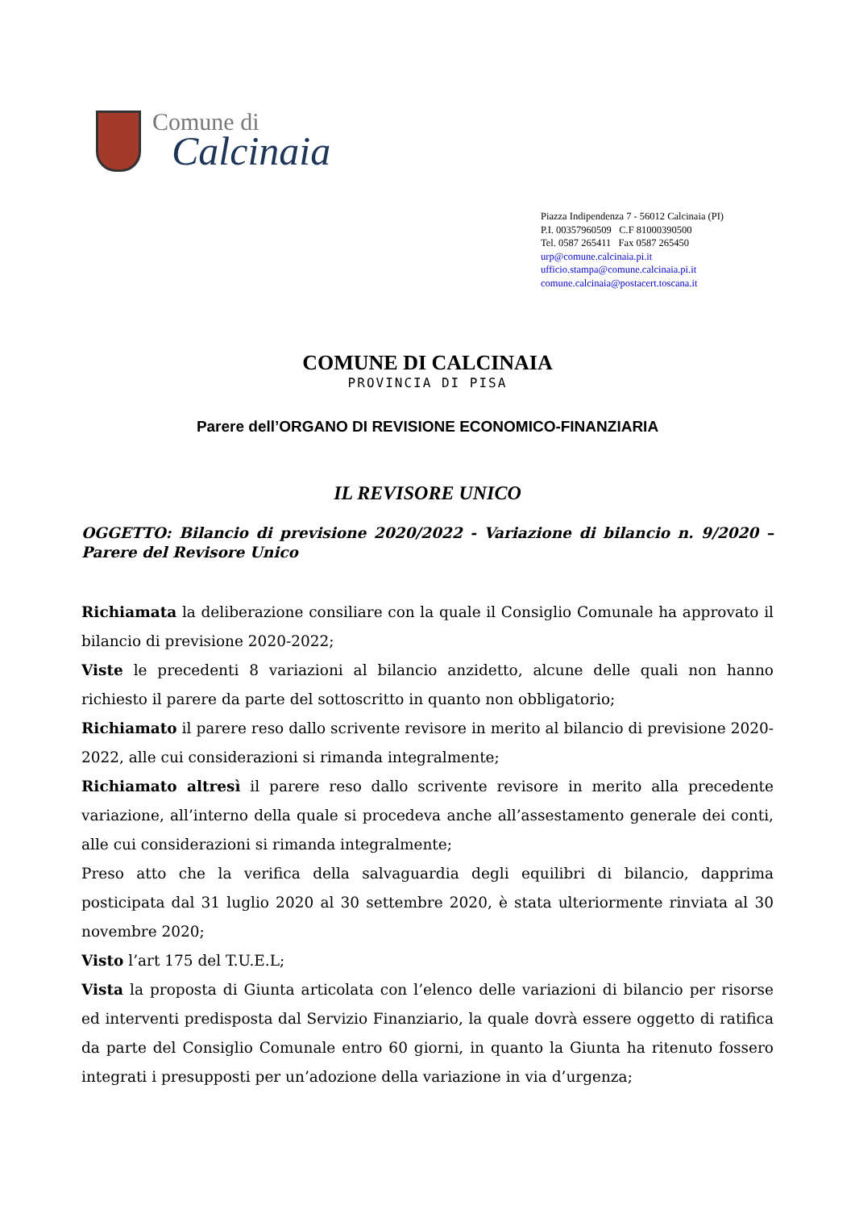Comune di
Calcinaia
Piazza Indipendenza 7 - 56012 Calcinaia (PI)
P.I. 00357960509 C.F 81000390500
Tel. 0587 265411 Fax 0587 265450
urp@comune.calcinaia.pi.it
ufficio.stampa@comune.calcinaia.pi.it
comune.calcinaia@postacert.toscana.it
COMUNE DI CALCINAIA
PROVINCIA DI PISA
Parere dell’ORGANO DI REVISIONE ECONOMICO-FINANZIARIA
IL REVISORE UNICO
OGGETTO: Bilancio di previsione 2020/2022 - Variazione di bilancio n. 9/2020 – Parere del Revisore Unico
Richiamata la deliberazione consiliare con la quale il Consiglio Comunale ha approvato il bilancio di previsione 2020-2022;
Viste le precedenti 8 variazioni al bilancio anzidetto, alcune delle quali non hanno richiesto il parere da parte del sottoscritto in quanto non obbligatorio;
Richiamato il parere reso dallo scrivente revisore in merito al bilancio di previsione 2020-2022, alle cui considerazioni si rimanda integralmente;
Richiamato altresì il parere reso dallo scrivente revisore in merito alla precedente variazione, all’interno della quale si procedeva anche all’assestamento generale dei conti, alle cui considerazioni si rimanda integralmente;
Preso atto che la verifica della salvaguardia degli equilibri di bilancio, dapprima posticipata dal 31 luglio 2020 al 30 settembre 2020, è stata ulteriormente rinviata al 30 novembre 2020;
Visto l’art 175 del T.U.E.L;
Vista la proposta di Giunta articolata con l’elenco delle variazioni di bilancio per risorse ed interventi predisposta dal Servizio Finanziario, la quale dovrà essere oggetto di ratifica da parte del Consiglio Comunale entro 60 giorni, in quanto la Giunta ha ritenuto fossero integrati i presupposti per un’adozione della variazione in via d’urgenza;